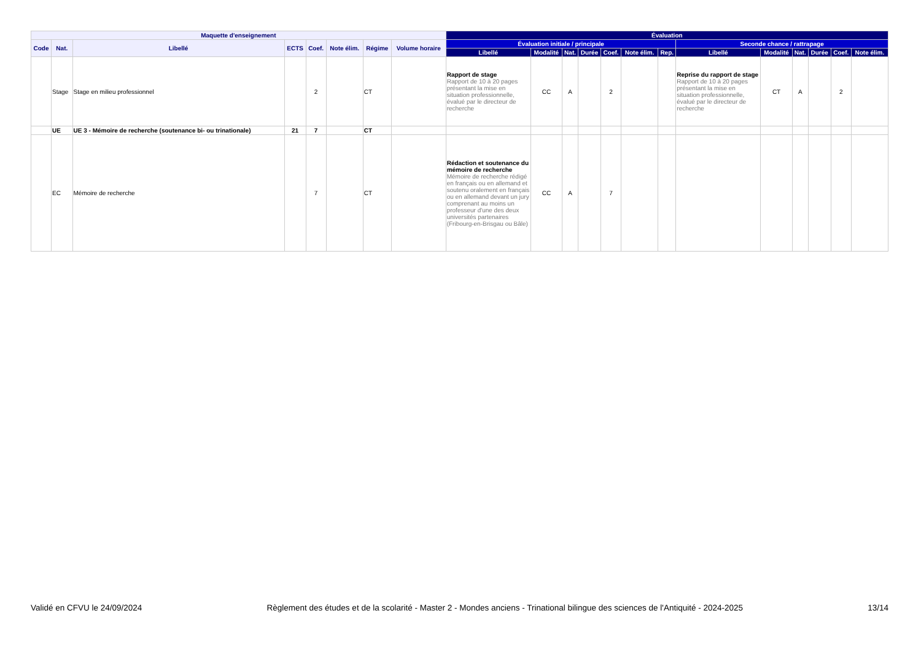| Maquette d'enseignement | | | | | | | | Évaluation | | | | | | | | | | | | |
| --- | --- | --- | --- | --- | --- | --- | --- | --- | --- | --- | --- | --- | --- | --- | --- | --- | --- | --- | --- | --- |
| Code | Nat. | Libellé | ECTS | Coef. | Note élim. | Régime | Volume horaire | Évaluation initiale / principale | | | | | | | Seconde chance / rattrapage | | | | | |
| | | | | | | | | Libellé | Modalité | Nat. | Durée | Coef. | Note élim. | Rep. | Libellé | Modalité | Nat. | Durée | Coef. | Note élim. |
| | Stage | Stage en milieu professionnel | | 2 | | CT | | Rapport de stage Rapport de 10 à 20 pages présentant la mise en situation professionnelle, évalué par le directeur de recherche | CC | A | | 2 | | | Reprise du rapport de stage Rapport de 10 à 20 pages présentant la mise en situation professionnelle, évalué par le directeur de recherche | CT | A | | 2 | |
| | UE | UE 3 - Mémoire de recherche (soutenance bi- ou trinationale) | 21 | 7 | | CT | | | | | | | | | | | | | | |
| | EC | Mémoire de recherche | | 7 | | CT | | Rédaction et soutenance du mémoire de recherche Mémoire de recherche rédigé en français ou en allemand et soutenu oralement en français ou en allemand devant un jury comprenant au moins un professeur d'une des deux universités partenaires (Fribourg-en-Brisgau ou Bâle) | CC | A | | 7 | | | | | | | | |
Validé en CFVU le 24/09/2024 Règlement des études et de la scolarité - Master 2 - Mondes anciens - Trinational bilingue des sciences de l'Antiquité - 2024-2025 13/14